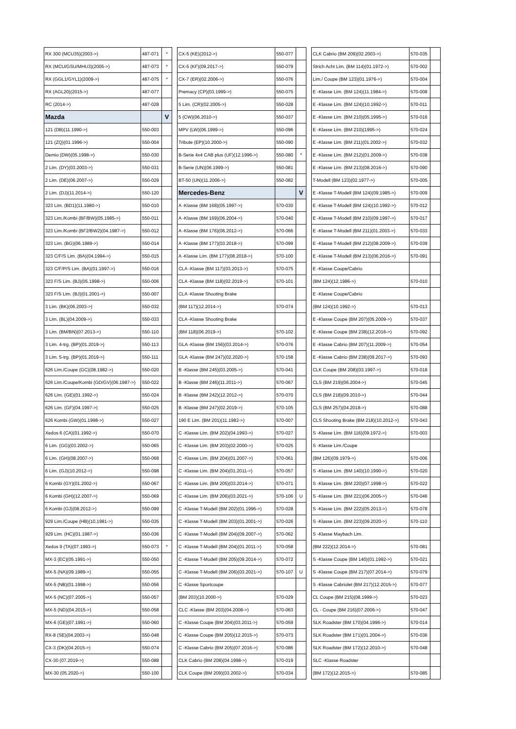| RX 300 (MCU35)(2003->) | 487-071 | * |
| RX (MCU/GSU/MHU3)(2005->) | 487-073 | * |
| RX (GGL1/GYL1)(2009->) | 487-075 | * |
| RX (AGL20)(2015->) | 487-077 | |
| RC (2014->) | 487-028 | |
| Mazda | | V |
| 121 (DB)(11.1990->) | 550-003 | |
| 121 (ZQ)(01.1996->) | 550-004 | |
| Demio (DW)(05.1998->) | 550-030 | |
| 2 Lim. (DY)(03.2003->) | 550-031 | |
| 2 Lim. (DE)(06.2007->) | 550-029 | |
| 2 Lim. (DJ)(11.2014->) | 550-120 | |
| 323 Lim. (BD1)(11.1980->) | 550-010 | |
| 323 Lim./Kombi (BF/BW)(05.1985->) | 550-011 | |
| 323 Lim./Kombi (BF2/BW2)(04.1987->) | 550-012 | |
| 323 Lim. (BG)(06.1989->) | 550-014 | |
| 323 C/F/S Lim. (BA)(04.1994->) | 550-015 | |
| 323 C/F/P/S Lim. (BA)(01.1997->) | 550-016 | |
| 323 F/S Lim. (BJ)(05.1998->) | 550-006 | |
| 323 F/S Lim. (BJ)(01.2001->) | 550-007 | |
| 3 Lim. (BK)(06.2003->) | 550-032 | |
| 3 Lim. (BL)(04.2009->) | 550-033 | |
| 3 Lim. (BM/BN)(07.2013->) | 550-110 | |
| 3 Lim. 4-trg. (BP)(01.2019->) | 550-113 | |
| 3 Lim. 5-trg. (BP)(01.2019->) | 550-111 | |
| 626 Lim./Coupe (GC)(08.1982->) | 550-020 | |
| 626 Lim./Coupe/Kombi (GD/GV)(06.1987->) | 550-022 | |
| 626 Lim. (GE)(01.1992->) | 550-024 | |
| 626 Lim. (GF)(04.1997->) | 550-025 | |
| 626 Kombi (GW)(01.1998->) | 550-027 | |
| Xedos 6 (CA)(01.1992->) | 550-070 | |
| 6 Lim. (GG)(03.2002->) | 550-065 | |
| 6 Lim. (GH)(08.2007->) | 550-068 | |
| 6 Lim. (GJ)(10.2012->) | 550-098 | |
| 6 Kombi (GY)(01.2002->) | 550-067 | |
| 6 Kombi (GH)(12.2007->) | 550-069 | |
| 6 Kombi (GJ)(08.2012->) | 550-099 | |
| 929 Lim./Coupe (HB)(10.1981->) | 550-035 | |
| 929 Lim. (HC)(01.1987->) | 550-036 | |
| Xedos 9 (TA)(07.1993->) | 550-073 | * |
| MX-3 (EC)(05.1991->) | 550-050 | |
| MX-5 (NA)(09.1989->) | 550-055 | |
| MX-5 (NB)(01.1998->) | 550-056 | |
| MX-5 (NC)(07.2005->) | 550-057 | |
| MX-5 (ND)(04.2015->) | 550-058 | |
| MX-6 (GE)(07.1991->) | 550-060 | |
| RX-8 (SE)(04.2003->) | 550-048 | |
| CX-3 (DK)(04.2015->) | 550-074 | |
| CX-30 (07.2019->) | 550-088 | |
| MX-30 (05.2020->) | 550-100 | |
| CX-5 (KE)(2012->) | 550-077 | |
| CX-5 (KF)(09.2017->) | 550-079 | |
| CX-7 (ER)(02.2006->) | 550-076 | |
| Premacy (CP)(03.1999->) | 550-075 | |
| 5 Lim. (CR)(02.2005->) | 550-028 | |
| 5 (CW)(06.2010->) | 550-037 | |
| MPV (LW)(06.1999->) | 550-096 | |
| Tribute (EP)(10.2000->) | 550-090 | |
| B-Serie 4x4 CAB plus (UF)(12.1996->) | 550-080 | * |
| B-Serie (UN)(06.1999->) | 550-081 | |
| BT-50 (UN)(11.2006->) | 550-082 | |
| Mercedes-Benz | | V |
| A -Klasse (BM 168)(05.1997->) | 570-030 | |
| A -Klasse (BM 169)(06.2004->) | 570-040 | |
| A -Klasse (BM 176)(06.2012->) | 570-066 | |
| A -Klasse (BM 177)(03.2018->) | 570-099 | |
| A -Klasse Lim. (BM 177)(08.2018->) | 570-100 | |
| CLA -Klasse (BM 117)(03.2013->) | 570-075 | |
| CLA -Klasse (BM 118)(02.2019->) | 570-101 | |
| CLA -Klasse Shooting Brake | | |
| (BM 117)(12.2014->) | 570-074 | |
| CLA -Klasse Shooting Brake | | |
| (BM 118)(06.2019->) | 570-102 | |
| GLA -Klasse (BM 156)(03.2014->) | 570-076 | |
| GLA -Klasse (BM 247)(02.2020->) | 570-158 | |
| B -Klasse (BM 245)(03.2005->) | 570-041 | |
| B -Klasse (BM 246)(11.2011->) | 570-067 | |
| B -Klasse (BM 242)(12.2012->) | 570-070 | |
| B -Klasse (BM 247)(02.2019->) | 570-105 | |
| 190 E Lim. (BM 201)(11.1982->) | 570-007 | |
| C -Klasse Lim. (BM 202)(04.1993->) | 570-027 | |
| C -Klasse Lim. (BM 203)(02.2000->) | 570-025 | |
| C -Klasse Lim. (BM 204)(01.2007->) | 570-061 | |
| C -Klasse Lim. (BM 204)(01.2011->) | 570-057 | |
| C -Klasse Lim. (BM 205)(03.2014->) | 570-071 | |
| C -Klasse Lim. (BM 206)(03.2021->) | 570-106 | U |
| C -Klasse T-Modell (BM 202)(01.1996->) | 570-028 | |
| C -Klasse T-Modell (BM 203)(01.2001->) | 570-026 | |
| C -Klasse T-Modell (BM 204)(09.2007->) | 570-062 | |
| C -Klasse T-Modell (BM 204)(01.2011->) | 570-058 | |
| C -Klasse T-Modell (BM 205)(09.2014->) | 570-072 | |
| C -Klasse T-Modell (BM 206)(03.2021->) | 570-107 | U |
| C -Klasse Sportcoupe | | |
| (BM 203)(10.2000->) | 570-029 | |
| CLC -Klasse (BM 203)(04.2008->) | 570-063 | |
| C -Klasse Coupe (BM 204)(03.2011->) | 570-059 | |
| C -Klasse Coupe (BM 205)(12.2015->) | 570-073 | |
| C -Klasse Cabrio (BM 205)(07.2016->) | 570-086 | |
| CLK Cabrio (BM 208)(04.1998->) | 570-019 | |
| CLK Coupe (BM 209)(03.2002->) | 570-034 | |
| CLK Cabrio (BM 209)(02.2003->) | 570-035 | |
| Strich Acht Lim. (BM 114)(01.1972->) | 570-002 | |
| Lim./ Coupe (BM 123)(01.1976->) | 570-004 | |
| E -Klasse Lim. (BM 124)(11.1984->) | 570-008 | |
| E -Klasse Lim. (BM 124)(10.1992->) | 570-011 | |
| E -Klasse Lim. (BM 210)(05.1995->) | 570-016 | |
| E -Klasse Lim. (BM 210)(1995->) | 570-024 | |
| E -Klasse Lim. (BM 211)(01.2002->) | 570-032 | |
| E -Klasse Lim. (BM 212)(01.2009->) | 570-038 | |
| E -Klasse Lim. (BM 213)(08.2016->) | 570-090 | |
| T-Modell (BM 123)(02.1977->) | 570-005 | |
| E -Klasse T-Modell (BM 124)(09.1985->) | 570-009 | |
| E -Klasse T-Modell (BM 124)(10.1992->) | 570-012 | |
| E -Klasse T-Modell (BM 210)(09.1997->) | 570-017 | |
| E -Klasse T-Modell (BM 211)(01.2003->) | 570-033 | |
| E -Klasse T-Modell (BM 212)(08.2009->) | 570-039 | |
| E -Klasse T-Modell (BM 213)(06.2016->) | 570-091 | |
| E -Klasse Coupe/Cabrio | | |
| (BM 124)(12.1986->) | 570-010 | |
| E -Klasse Coupe/Cabrio | | |
| (BM 124)(10.1992->) | 570-013 | |
| E -Klasse Coupe (BM 207)(05.2009->) | 570-037 | |
| E -Klasse Coupe (BM 238)(12.2016->) | 570-092 | |
| E -Klasse Cabrio (BM 207)(11.2009->) | 570-054 | |
| E -Klasse Cabrio (BM 238)(09.2017->) | 570-093 | |
| CLK Coupe (BM 208)(03.1997->) | 570-018 | |
| CLS (BM 219)(06.2004->) | 570-045 | |
| CLS (BM 218)(09.2010->) | 570-044 | |
| CLS (BM 257)(04.2018->) | 570-088 | |
| CLS Shooting Brake (BM 218)(10.2012->) | 570-043 | |
| S -Klasse Lim. (BM 116)(09.1972->) | 570-003 | |
| S -Klasse Lim./Coupe | | |
| (BM 126)(09.1979->) | 570-006 | |
| S -Klasse Lim. (BM 140)(10.1990->) | 570-020 | |
| S -Klasse Lim. (BM 220)(07.1998->) | 570-022 | |
| S -Klasse Lim. (BM 221)(06.2005->) | 570-046 | |
| S -Klasse Lim. (BM 222)(05.2013->) | 570-078 | |
| S -Klasse Lim. (BM 223)(09.2020->) | 570-110 | |
| S -Klasse Maybach Lim. | | |
| (BM 222)(12.2014->) | 570-081 | |
| S -Klasse Coupe (BM 140)(01.1992->) | 570-021 | |
| S -Klasse Coupe (BM 217)(07.2014->) | 570-079 | |
| S -Klasse Cabriolet (BM 217)(12.2015->) | 570-077 | |
| CL Coupe (BM 215)(08.1999->) | 570-023 | |
| CL - Coupe (BM 216)(07.2006->) | 570-047 | |
| SLK Roadster (BM 170)(04.1996->) | 570-014 | |
| SLK Roadster (BM 171)(01.2004->) | 570-036 | |
| SLK Roadster (BM 172)(12.2010->) | 570-048 | |
| SLC -Klasse Roadster | | |
| (BM 172)(12.2015->) | 570-085 | |